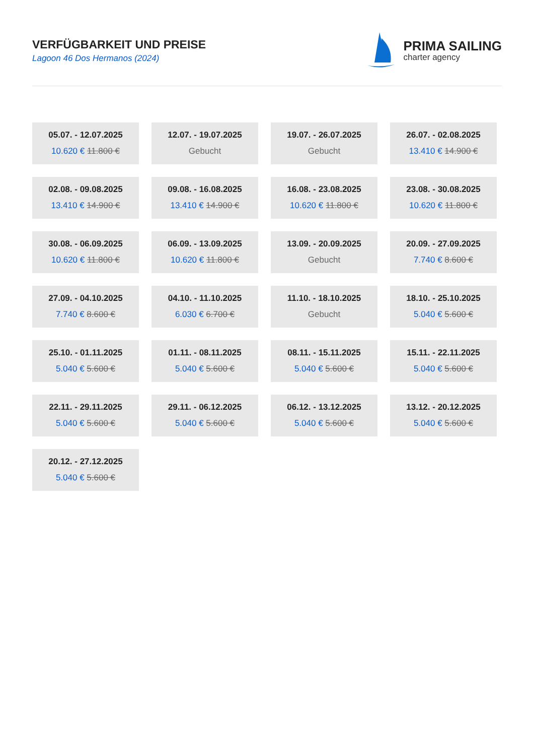VERFÜGBARKEIT UND PREISE
Lagoon 46 Dos Hermanos (2024)
PRIMA SAILING
charter agency
05.07. - 12.07.2025
10.620 € 11.800 €
12.07. - 19.07.2025
Gebucht
19.07. - 26.07.2025
Gebucht
26.07. - 02.08.2025
13.410 € 14.900 €
02.08. - 09.08.2025
13.410 € 14.900 €
09.08. - 16.08.2025
13.410 € 14.900 €
16.08. - 23.08.2025
10.620 € 11.800 €
23.08. - 30.08.2025
10.620 € 11.800 €
30.08. - 06.09.2025
10.620 € 11.800 €
06.09. - 13.09.2025
10.620 € 11.800 €
13.09. - 20.09.2025
Gebucht
20.09. - 27.09.2025
7.740 € 8.600 €
27.09. - 04.10.2025
7.740 € 8.600 €
04.10. - 11.10.2025
6.030 € 6.700 €
11.10. - 18.10.2025
Gebucht
18.10. - 25.10.2025
5.040 € 5.600 €
25.10. - 01.11.2025
5.040 € 5.600 €
01.11. - 08.11.2025
5.040 € 5.600 €
08.11. - 15.11.2025
5.040 € 5.600 €
15.11. - 22.11.2025
5.040 € 5.600 €
22.11. - 29.11.2025
5.040 € 5.600 €
29.11. - 06.12.2025
5.040 € 5.600 €
06.12. - 13.12.2025
5.040 € 5.600 €
13.12. - 20.12.2025
5.040 € 5.600 €
20.12. - 27.12.2025
5.040 € 5.600 €